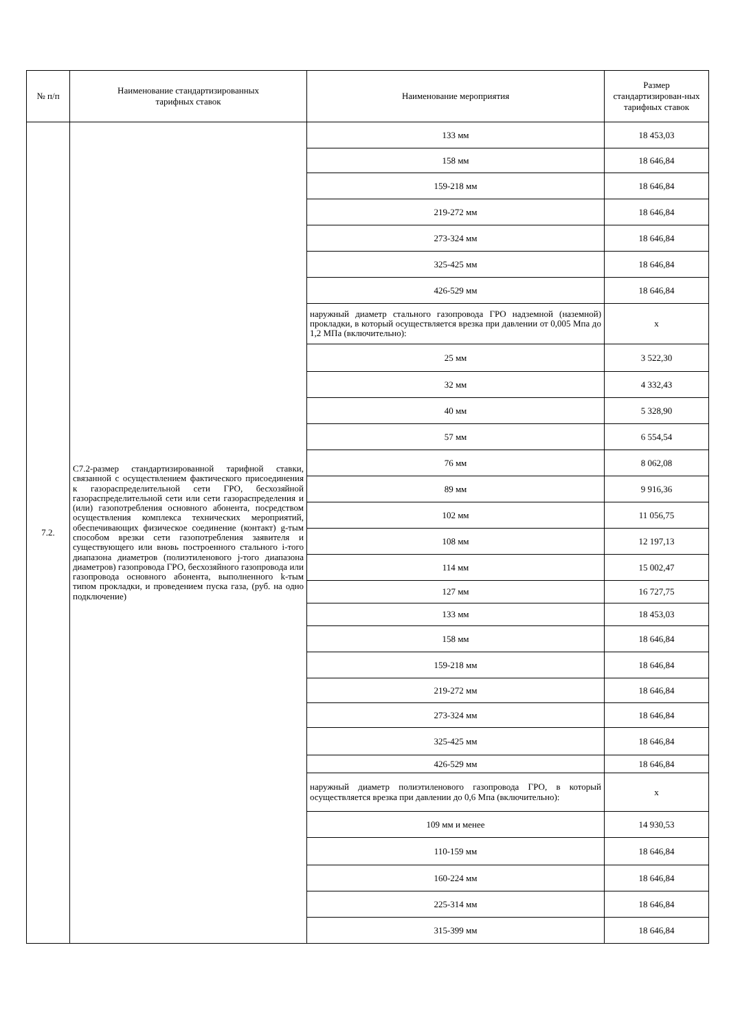| № п/п | Наименование стандартизированных тарифных ставок | Наименование мероприятия | Размер стандартизирован-ных тарифных ставок |
| --- | --- | --- | --- |
| 7.2. | С7.2-размер стандартизированной тарифной ставки, связанной с осуществлением фактического присоединения к газораспределительной сети ГРО, бесхозяйной газораспределительной сети или сети газораспределения и (или) газопотребления основного абонента, посредством осуществления комплекса технических мероприятий, обеспечивающих физическое соединение (контакт) g-тым способом врезки сети газопотребления заявителя и существующего или вновь построенного стального i-того диапазона диаметров (полиэтиленового j-того диапазона диаметров) газопровода ГРО, бесхозяйного газопровода или газопровода основного абонента, выполненного k-тым типом прокладки, и проведением пуска газа, (руб. на одно подключение) | 133 мм | 18 453,03 |
| | | 158 мм | 18 646,84 |
| | | 159-218 мм | 18 646,84 |
| | | 219-272 мм | 18 646,84 |
| | | 273-324 мм | 18 646,84 |
| | | 325-425 мм | 18 646,84 |
| | | 426-529 мм | 18 646,84 |
| | | наружный диаметр стального газопровода ГРО надземной (наземной) прокладки, в который осуществляется врезка при давлении от 0,005 Мпа до 1,2 МПа (включительно): | х |
| | | 25 мм | 3 522,30 |
| | | 32 мм | 4 332,43 |
| | | 40 мм | 5 328,90 |
| | | 57 мм | 6 554,54 |
| | | 76 мм | 8 062,08 |
| | | 89 мм | 9 916,36 |
| | | 102 мм | 11 056,75 |
| | | 108 мм | 12 197,13 |
| | | 114 мм | 15 002,47 |
| | | 127 мм | 16 727,75 |
| | | 133 мм | 18 453,03 |
| | | 158 мм | 18 646,84 |
| | | 159-218 мм | 18 646,84 |
| | | 219-272 мм | 18 646,84 |
| | | 273-324 мм | 18 646,84 |
| | | 325-425 мм | 18 646,84 |
| | | 426-529 мм | 18 646,84 |
| | | наружный диаметр полиэтиленового газопровода ГРО, в который осуществляется врезка при давлении до 0,6 Мпа (включительно): | х |
| | | 109 мм и менее | 14 930,53 |
| | | 110-159 мм | 18 646,84 |
| | | 160-224 мм | 18 646,84 |
| | | 225-314 мм | 18 646,84 |
| | | 315-399 мм | 18 646,84 |